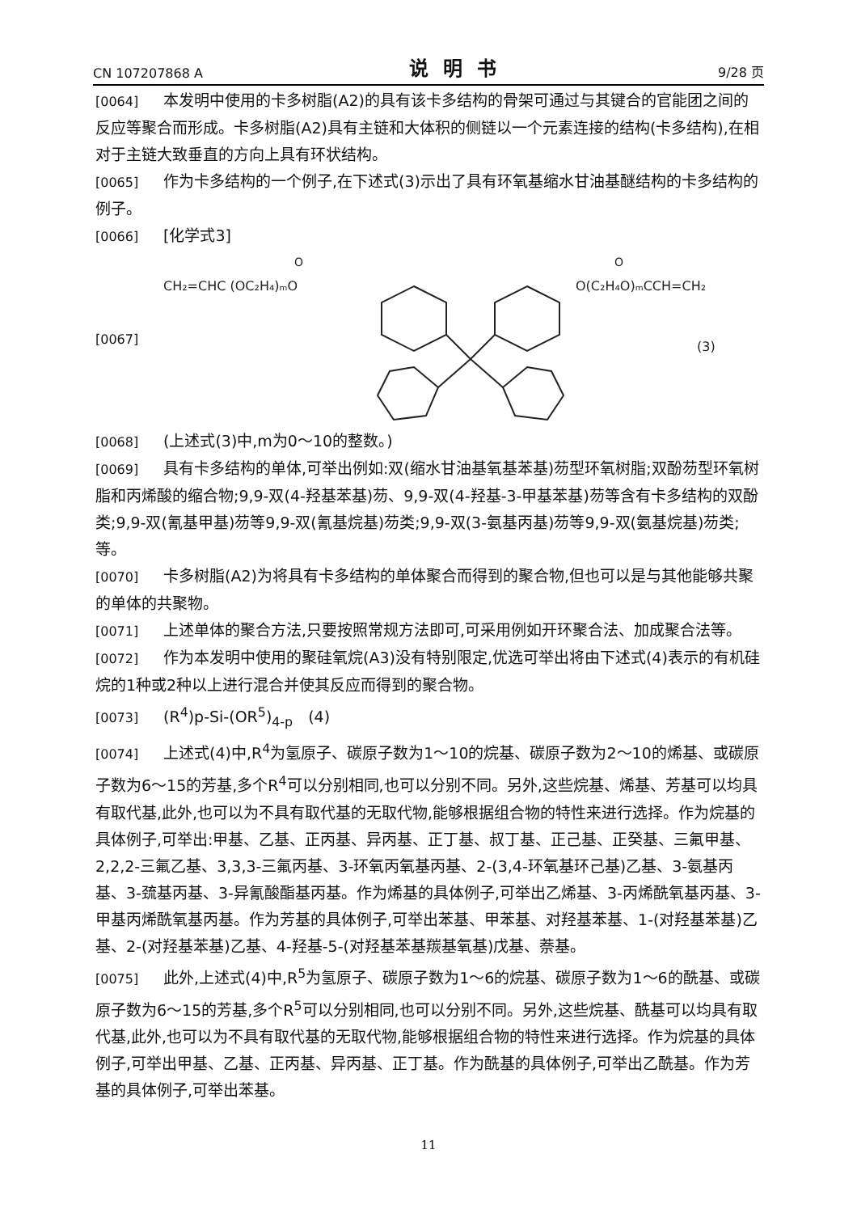CN 107207868 A 说明书 9/28 页
[0064] 本发明中使用的卡多树脂(A2)的具有该卡多结构的骨架可通过与其键合的官能团之间的反应等聚合而形成。卡多树脂(A2)具有主链和大体积的侧链以一个元素连接的结构(卡多结构),在相对于主链大致垂直的方向上具有环状结构。
[0065] 作为卡多结构的一个例子,在下述式(3)示出了具有环氧基缩水甘油基醚结构的卡多结构的例子。
[0066] [化学式3]
[0067]
CH₂=CHC (OC₂H₄)ₘO
O(C₂H₄O)ₘCCH=CH₂
O
O
(3)
[0068] (上述式(3)中,m为0～10的整数。)
[0069] 具有卡多结构的单体,可举出例如:双(缩水甘油基氧基苯基)芴型环氧树脂;双酚芴型环氧树脂和丙烯酸的缩合物;9,9-双(4-羟基苯基)芴、9,9-双(4-羟基-3-甲基苯基)芴等含有卡多结构的双酚类;9,9-双(氰基甲基)芴等9,9-双(氰基烷基)芴类;9,9-双(3-氨基丙基)芴等9,9-双(氨基烷基)芴类;等。
[0070] 卡多树脂(A2)为将具有卡多结构的单体聚合而得到的聚合物,但也可以是与其他能够共聚的单体的共聚物。
[0071] 上述单体的聚合方法,只要按照常规方法即可,可采用例如开环聚合法、加成聚合法等。
[0072] 作为本发明中使用的聚硅氧烷(A3)没有特别限定,优选可举出将由下述式(4)表示的有机硅烷的1种或2种以上进行混合并使其反应而得到的聚合物。
[0073] (R<sup>4</sup>)p-Si-(OR<sup>5</sup>)<sub>4-p</sub>　(4)
[0074] 上述式(4)中,R<sup>4</sup>为氢原子、碳原子数为1～10的烷基、碳原子数为2～10的烯基、或碳原子数为6～15的芳基,多个R<sup>4</sup>可以分别相同,也可以分别不同。另外,这些烷基、烯基、芳基可以均具有取代基,此外,也可以为不具有取代基的无取代物,能够根据组合物的特性来进行选择。作为烷基的具体例子,可举出:甲基、乙基、正丙基、异丙基、正丁基、叔丁基、正己基、正癸基、三氟甲基、2,2,2-三氟乙基、3,3,3-三氟丙基、3-环氧丙氧基丙基、2-(3,4-环氧基环己基)乙基、3-氨基丙基、3-巯基丙基、3-异氰酸酯基丙基。作为烯基的具体例子,可举出乙烯基、3-丙烯酰氧基丙基、3-甲基丙烯酰氧基丙基。作为芳基的具体例子,可举出苯基、甲苯基、对羟基苯基、1-(对羟基苯基)乙基、2-(对羟基苯基)乙基、4-羟基-5-(对羟基苯基羰基氧基)戊基、萘基。
[0075] 此外,上述式(4)中,R<sup>5</sup>为氢原子、碳原子数为1～6的烷基、碳原子数为1～6的酰基、或碳原子数为6～15的芳基,多个R<sup>5</sup>可以分别相同,也可以分别不同。另外,这些烷基、酰基可以均具有取代基,此外,也可以为不具有取代基的无取代物,能够根据组合物的特性来进行选择。作为烷基的具体例子,可举出甲基、乙基、正丙基、异丙基、正丁基。作为酰基的具体例子,可举出乙酰基。作为芳基的具体例子,可举出苯基。
11